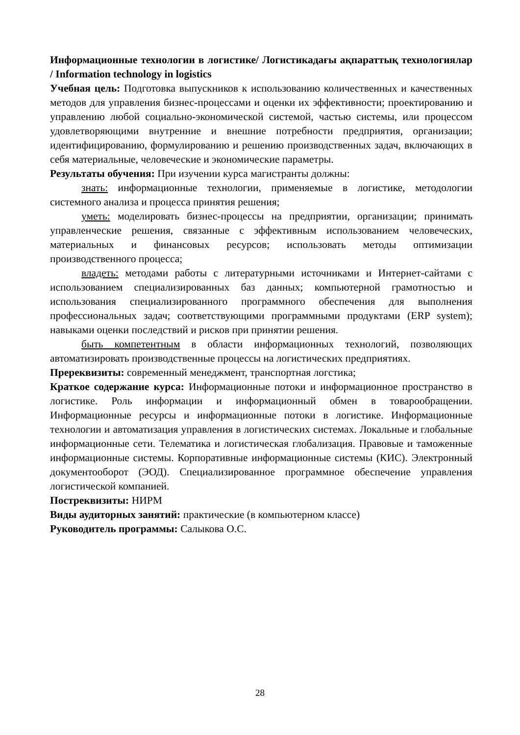Информационные технологии в логистике/ Логистикадағы ақпараттық технологиялар / Information technology in logistics
Учебная цель: Подготовка выпускников к использованию количественных и качественных методов для управления бизнес-процессами и оценки их эффективности; проектированию и управлению любой социально-экономической системой, частью системы, или процессом удовлетворяющими внутренние и внешние потребности предприятия, организации; идентифицированию, формулированию и решению производственных задач, включающих в себя материальные, человеческие и экономические параметры.
Результаты обучения: При изучении курса магистранты должны:
знать: информационные технологии, применяемые в логистике, методологии системного анализа и процесса принятия решения;
уметь: моделировать бизнес-процессы на предприятии, организации; принимать управленческие решения, связанные с эффективным использованием человеческих, материальных и финансовых ресурсов; использовать методы оптимизации производственного процесса;
владеть: методами работы с литературными источниками и Интернет-сайтами с использованием специализированных баз данных; компьютерной грамотностью и использования специализированного программного обеспечения для выполнения профессиональных задач; соответствующими программными продуктами (ERP system); навыками оценки последствий и рисков при принятии решения.
быть компетентным в области информационных технологий, позволяющих автоматизировать производственные процессы на логистических предприятиях.
Пререквизиты: современный менеджмент, транспортная логстика;
Краткое содержание курса: Информационные потоки и информационное пространство в логистике. Роль информации и информационный обмен в товарообращении. Информационные ресурсы и информационные потоки в логистике. Информационные технологии и автоматизация управления в логистических системах. Локальные и глобальные информационные сети. Телематика и логистическая глобализация. Правовые и таможенные информационные системы. Корпоративные информационные системы (КИС). Электронный документооборот (ЭОД). Специализированное программное обеспечение управления логистической компанией.
Постреквизиты: НИРМ
Виды аудиторных занятий: практические (в компьютерном классе)
Руководитель программы: Салыкова О.С.
28